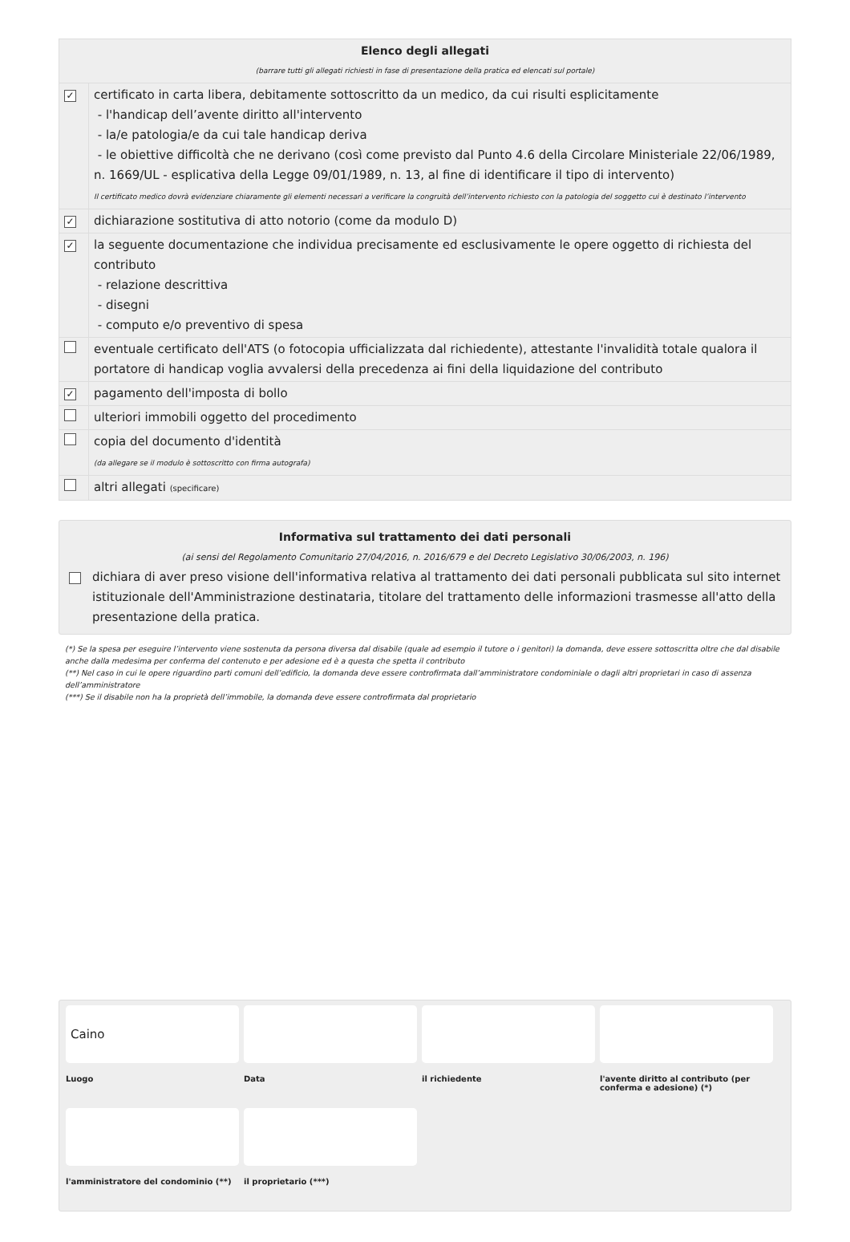| Elenco degli allegati (barrare tutti gli allegati richiesti in fase di presentazione della pratica ed elencati sul portale) | |
| ✓ | certificato in carta libera, debitamente sottoscritto da un medico, da cui risulti esplicitamente - l'handicap dell’avente diritto all'intervento - la/e patologia/e da cui tale handicap deriva - le obiettive difficoltà che ne derivano (così come previsto dal Punto 4.6 della Circolare Ministeriale 22/06/1989, n. 1669/UL - esplicativa della Legge 09/01/1989, n. 13, al fine di identificare il tipo di intervento) Il certificato medico dovrà evidenziare chiaramente gli elementi necessari a verificare la congruità dell’intervento richiesto con la patologia del soggetto cui è destinato l’intervento |
| ✓ | dichiarazione sostitutiva di atto notorio (come da modulo D) |
| ✓ | la seguente documentazione che individua precisamente ed esclusivamente le opere oggetto di richiesta del contributo - relazione descrittiva - disegni - computo e/o preventivo di spesa |
| | eventuale certificato dell'ATS (o fotocopia ufficializzata dal richiedente), attestante l'invalidità totale qualora il portatore di handicap voglia avvalersi della precedenza ai fini della liquidazione del contributo |
| ✓ | pagamento dell'imposta di bollo |
| | ulteriori immobili oggetto del procedimento |
| | copia del documento d'identità (da allegare se il modulo è sottoscritto con firma autografa) |
| | altri allegati (specificare) |
Informativa sul trattamento dei dati personali
(ai sensi del Regolamento Comunitario 27/04/2016, n. 2016/679 e del Decreto Legislativo 30/06/2003, n. 196)
dichiara di aver preso visione dell'informativa relativa al trattamento dei dati personali pubblicata sul sito internet istituzionale dell'Amministrazione destinataria, titolare del trattamento delle informazioni trasmesse all'atto della presentazione della pratica.
(*) Se la spesa per eseguire l’intervento viene sostenuta da persona diversa dal disabile (quale ad esempio il tutore o i genitori) la domanda, deve essere sottoscritta oltre che dal disabile anche dalla medesima per conferma del contenuto e per adesione ed è a questa che spetta il contributo
(**) Nel caso in cui le opere riguardino parti comuni dell’edificio, la domanda deve essere controfirmata dall’amministratore condominiale o dagli altri proprietari in caso di assenza dell’amministratore
(***) Se il disabile non ha la proprietà dell’immobile, la domanda deve essere controfirmata dal proprietario
Caino
Luogo
Data
il richiedente
l'avente diritto al contributo (per conferma e adesione) (*)
l'amministratore del condominio (**)
il proprietario (***)